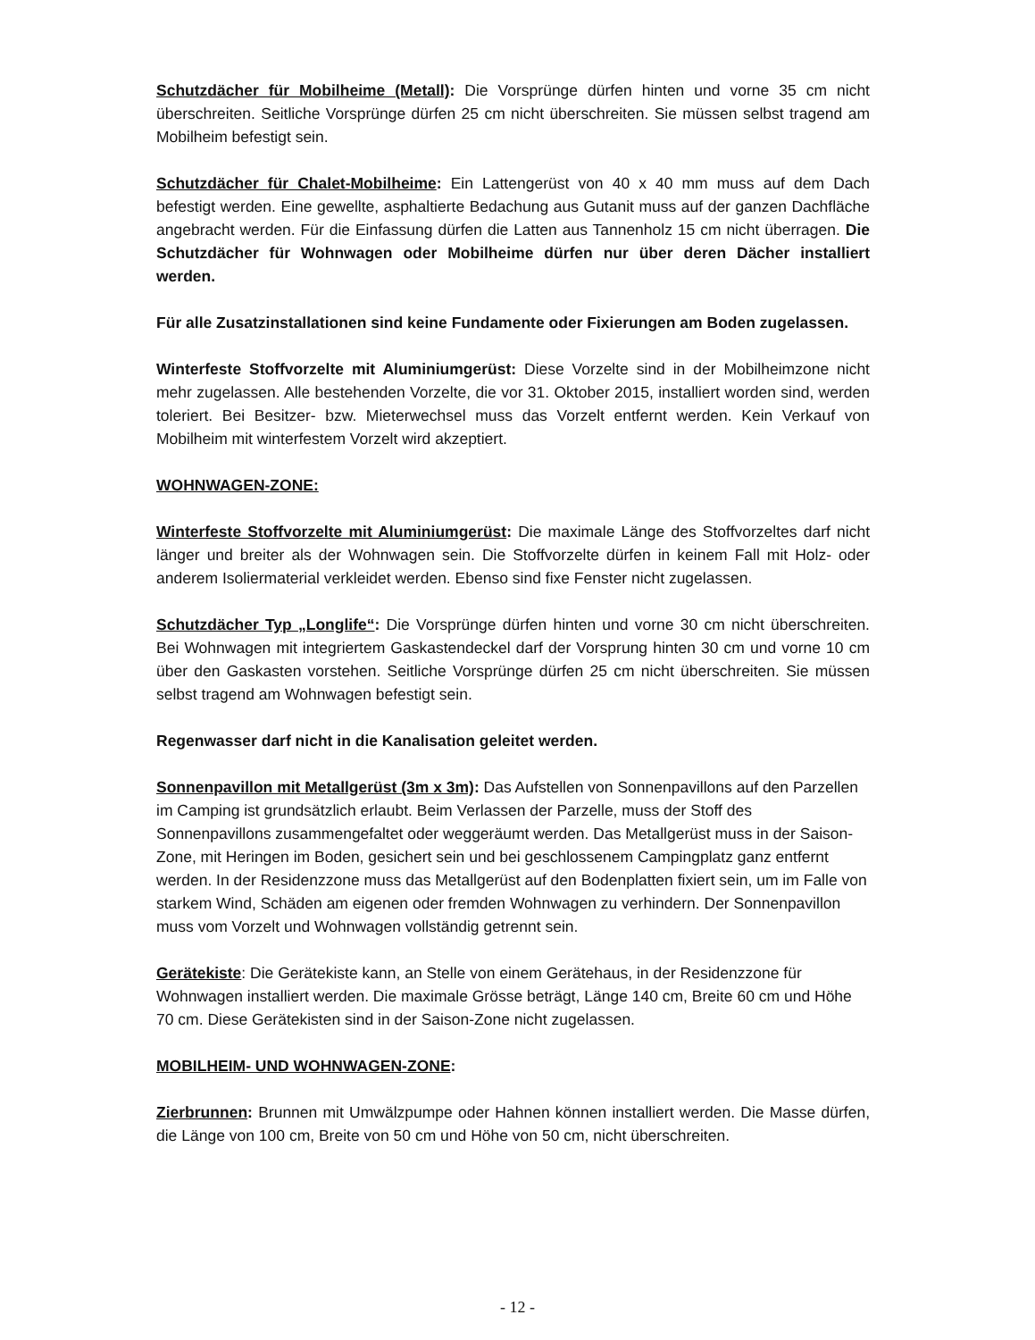Schutzdächer für Mobilheime (Metall): Die Vorsprünge dürfen hinten und vorne 35 cm nicht überschreiten. Seitliche Vorsprünge dürfen 25 cm nicht überschreiten. Sie müssen selbst tragend am Mobilheim befestigt sein.
Schutzdächer für Chalet-Mobilheime: Ein Lattengerüst von 40 x 40 mm muss auf dem Dach befestigt werden. Eine gewellte, asphaltierte Bedachung aus Gutanit muss auf der ganzen Dachfläche angebracht werden. Für die Einfassung dürfen die Latten aus Tannenholz 15 cm nicht überragen. Die Schutzdächer für Wohnwagen oder Mobilheime dürfen nur über deren Dächer installiert werden.
Für alle Zusatzinstallationen sind keine Fundamente oder Fixierungen am Boden zugelassen.
Winterfeste Stoffvorzelte mit Aluminiumgerüst: Diese Vorzelte sind in der Mobilheimzone nicht mehr zugelassen. Alle bestehenden Vorzelte, die vor 31. Oktober 2015, installiert worden sind, werden toleriert. Bei Besitzer- bzw. Mieterwechsel muss das Vorzelt entfernt werden. Kein Verkauf von Mobilheim mit winterfestem Vorzelt wird akzeptiert.
WOHNWAGEN-ZONE:
Winterfeste Stoffvorzelte mit Aluminiumgerüst: Die maximale Länge des Stoffvorzeltes darf nicht länger und breiter als der Wohnwagen sein. Die Stoffvorzelte dürfen in keinem Fall mit Holz- oder anderem Isoliermaterial verkleidet werden. Ebenso sind fixe Fenster nicht zugelassen.
Schutzdächer Typ „Longlife“: Die Vorsprünge dürfen hinten und vorne 30 cm nicht überschreiten. Bei Wohnwagen mit integriertem Gaskastendeckel darf der Vorsprung hinten 30 cm und vorne 10 cm über den Gaskasten vorstehen. Seitliche Vorsprünge dürfen 25 cm nicht überschreiten. Sie müssen selbst tragend am Wohnwagen befestigt sein.
Regenwasser darf nicht in die Kanalisation geleitet werden.
Sonnenpavillon mit Metallgerüst (3m x 3m): Das Aufstellen von Sonnenpavillons auf den Parzellen im Camping ist grundsätzlich erlaubt. Beim Verlassen der Parzelle, muss der Stoff des Sonnenpavillons zusammengefaltet oder weggeräumt werden. Das Metallgerüst muss in der Saison-Zone, mit Heringen im Boden, gesichert sein und bei geschlossenem Campingplatz ganz entfernt werden. In der Residenzzone muss das Metallgerüst auf den Bodenplatten fixiert sein, um im Falle von starkem Wind, Schäden am eigenen oder fremden Wohnwagen zu verhindern. Der Sonnenpavillon muss vom Vorzelt und Wohnwagen vollständig getrennt sein.
Gerätekiste: Die Gerätekiste kann, an Stelle von einem Gerätehaus, in der Residenzzone für Wohnwagen installiert werden. Die maximale Grösse beträgt, Länge 140 cm, Breite 60 cm und Höhe 70 cm. Diese Gerätekisten sind in der Saison-Zone nicht zugelassen.
MOBILHEIM- UND WOHNWAGEN-ZONE:
Zierbrunnen: Brunnen mit Umwälzpumpe oder Hahnen können installiert werden. Die Masse dürfen, die Länge von 100 cm, Breite von 50 cm und Höhe von 50 cm, nicht überschreiten.
- 12 -